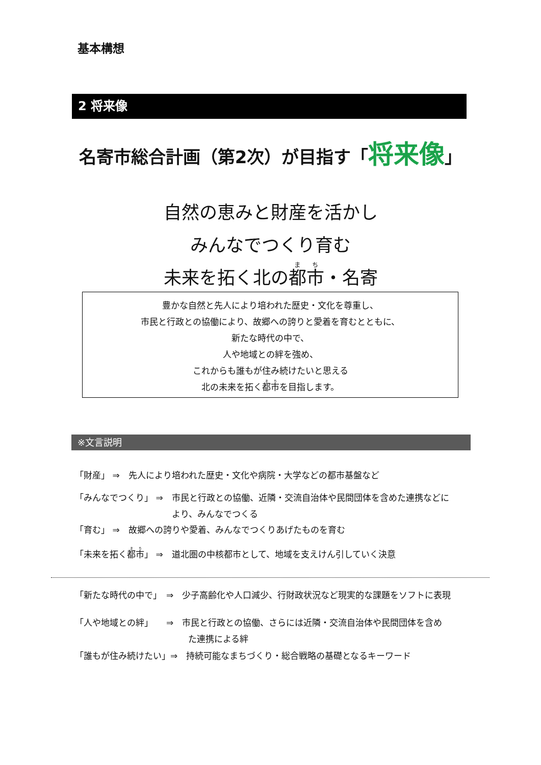基本構想
2 将来像
名寄市総合計画（第2次）が目指す「将来像」
自然の恵みと財産を活かし
みんなでつくり育む
未来を拓く北の都市・名寄
豊かな自然と先人により培われた歴史・文化を尊重し、
市民と行政との協働により、故郷への誇りと愛着を育むとともに、
新たな時代の中で、
人や地域との絆を強め、
これからも誰もが住み続けたいと思える
北の未来を拓く都市を目指します。
※文言説明
「財産」 ⇒　先人により培われた歴史・文化や病院・大学などの都市基盤など
「みんなでつくり」 ⇒　市民と行政との協働、近隣・交流自治体や民間団体を含めた連携などに
より、みんなでつくる
「育む」 ⇒　故郷への誇りや愛着、みんなでつくりあげたものを育む
「未来を拓く都市」 ⇒　道北圏の中核都市として、地域を支えけん引していく決意
「新たな時代の中で」　⇒　少子高齢化や人口減少、行財政状況など現実的な課題をソフトに表現
「人や地域との絆」　　⇒　市民と行政との協働、さらには近隣・交流自治体や民間団体を含め
た連携による絆
「誰もが住み続けたい」⇒　持続可能なまちづくり・総合戦略の基礎となるキーワード